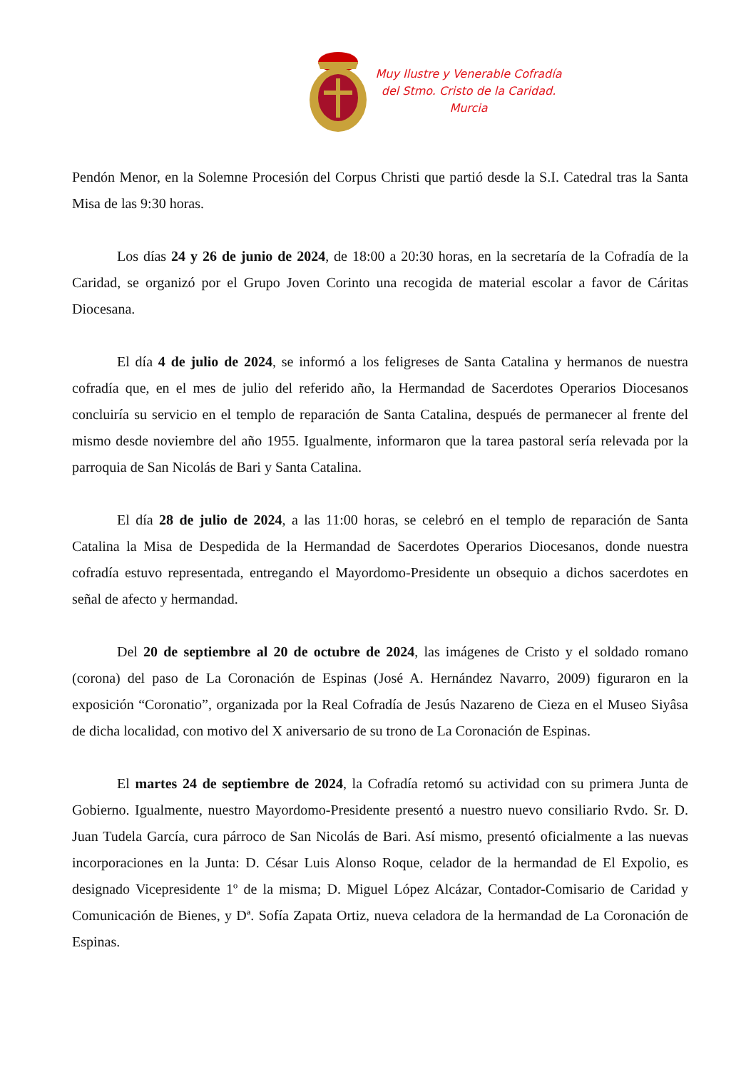Muy Ilustre y Venerable Cofradía
del Stmo. Cristo de la Caridad.
Murcia
Pendón Menor, en la Solemne Procesión del Corpus Christi que partió desde la S.I. Catedral tras la Santa Misa de las 9:30 horas.
Los días 24 y 26 de junio de 2024, de 18:00 a 20:30 horas, en la secretaría de la Cofradía de la Caridad, se organizó por el Grupo Joven Corinto una recogida de material escolar a favor de Cáritas Diocesana.
El día 4 de julio de 2024, se informó a los feligreses de Santa Catalina y hermanos de nuestra cofradía que, en el mes de julio del referido año, la Hermandad de Sacerdotes Operarios Diocesanos concluiría su servicio en el templo de reparación de Santa Catalina, después de permanecer al frente del mismo desde noviembre del año 1955. Igualmente, informaron que la tarea pastoral sería relevada por la parroquia de San Nicolás de Bari y Santa Catalina.
El día 28 de julio de 2024, a las 11:00 horas, se celebró en el templo de reparación de Santa Catalina la Misa de Despedida de la Hermandad de Sacerdotes Operarios Diocesanos, donde nuestra cofradía estuvo representada, entregando el Mayordomo-Presidente un obsequio a dichos sacerdotes en señal de afecto y hermandad.
Del 20 de septiembre al 20 de octubre de 2024, las imágenes de Cristo y el soldado romano (corona) del paso de La Coronación de Espinas (José A. Hernández Navarro, 2009) figuraron en la exposición “Coronatio”, organizada por la Real Cofradía de Jesús Nazareno de Cieza en el Museo Siyâsa de dicha localidad, con motivo del X aniversario de su trono de La Coronación de Espinas.
El martes 24 de septiembre de 2024, la Cofradía retomó su actividad con su primera Junta de Gobierno. Igualmente, nuestro Mayordomo-Presidente presentó a nuestro nuevo consiliario Rvdo. Sr. D. Juan Tudela García, cura párroco de San Nicolás de Bari. Así mismo, presentó oficialmente a las nuevas incorporaciones en la Junta: D. César Luis Alonso Roque, celador de la hermandad de El Expolio, es designado Vicepresidente 1º de la misma; D. Miguel López Alcázar, Contador-Comisario de Caridad y Comunicación de Bienes, y Dª. Sofía Zapata Ortiz, nueva celadora de la hermandad de La Coronación de Espinas.